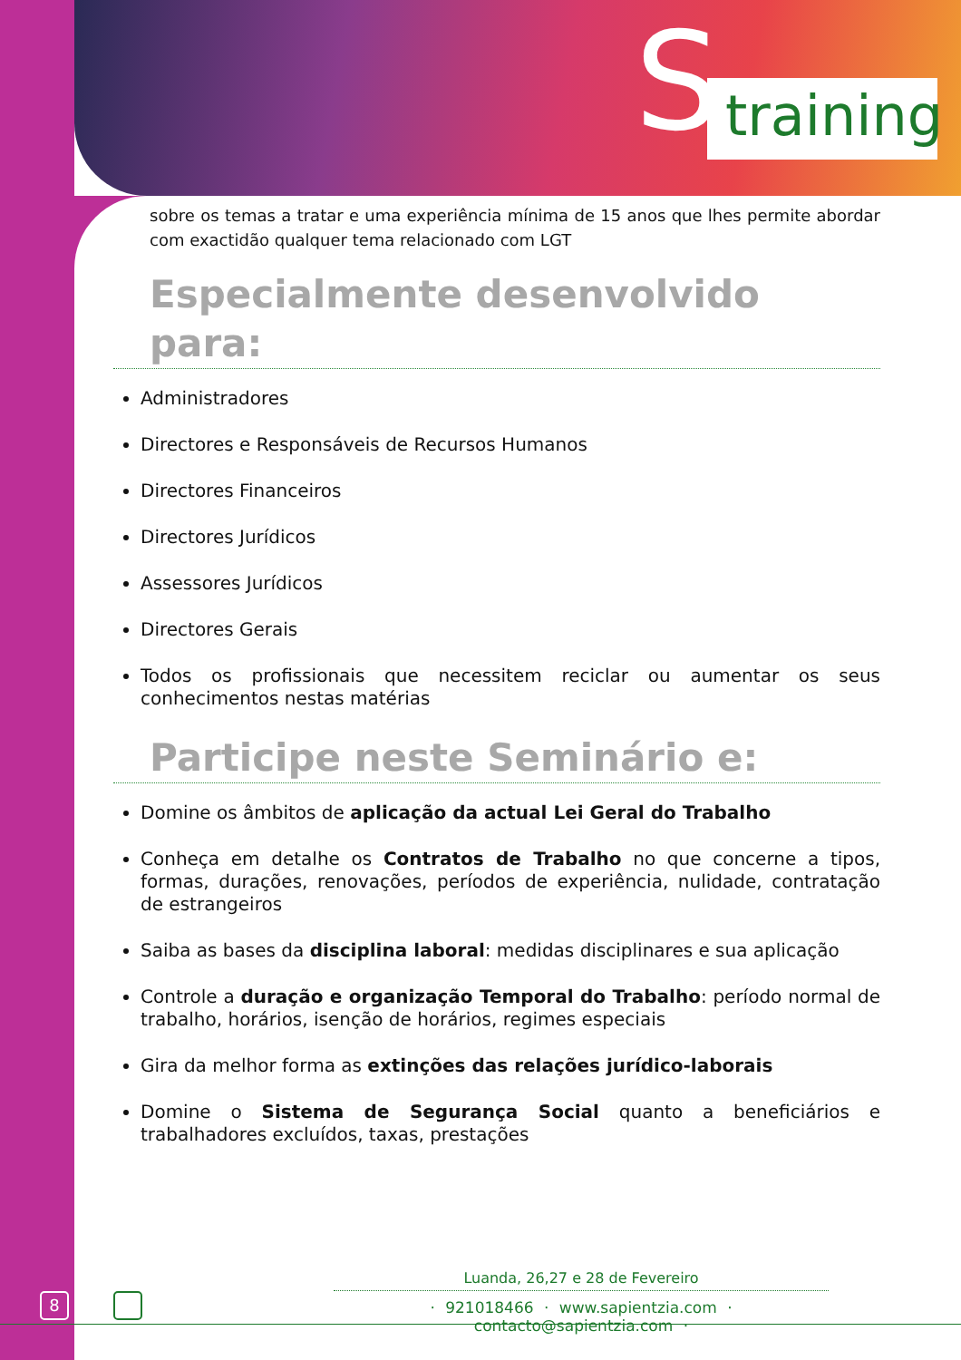S
training
sobre os temas a tratar e uma experiência mínima de 15 anos que lhes permite abordar com exactidão qualquer tema relacionado com LGT
Especialmente desenvolvido para:
Administradores
Directores e Responsáveis de Recursos Humanos
Directores Financeiros
Directores Jurídicos
Assessores Jurídicos
Directores Gerais
Todos os profissionais que necessitem reciclar ou aumentar os seus conhecimentos nestas matérias
Participe neste Seminário e:
Domine os âmbitos de aplicação da actual Lei Geral do Trabalho
Conheça em detalhe os Contratos de Trabalho no que concerne a tipos, formas, durações, renovações, períodos de experiência, nulidade, contratação de estrangeiros
Saiba as bases da disciplina laboral: medidas disciplinares e sua aplicação
Controle a duração e organização Temporal do Trabalho: período normal de trabalho, horários, isenção de horários, regimes especiais
Gira da melhor forma as extinções das relações jurídico-laborais
Domine o Sistema de Segurança Social quanto a beneficiários e trabalhadores excluídos, taxas, prestações
8
Luanda, 26,27 e 28 de Fevereiro
· 921018466 · www.sapientzia.com · contacto@sapientzia.com ·